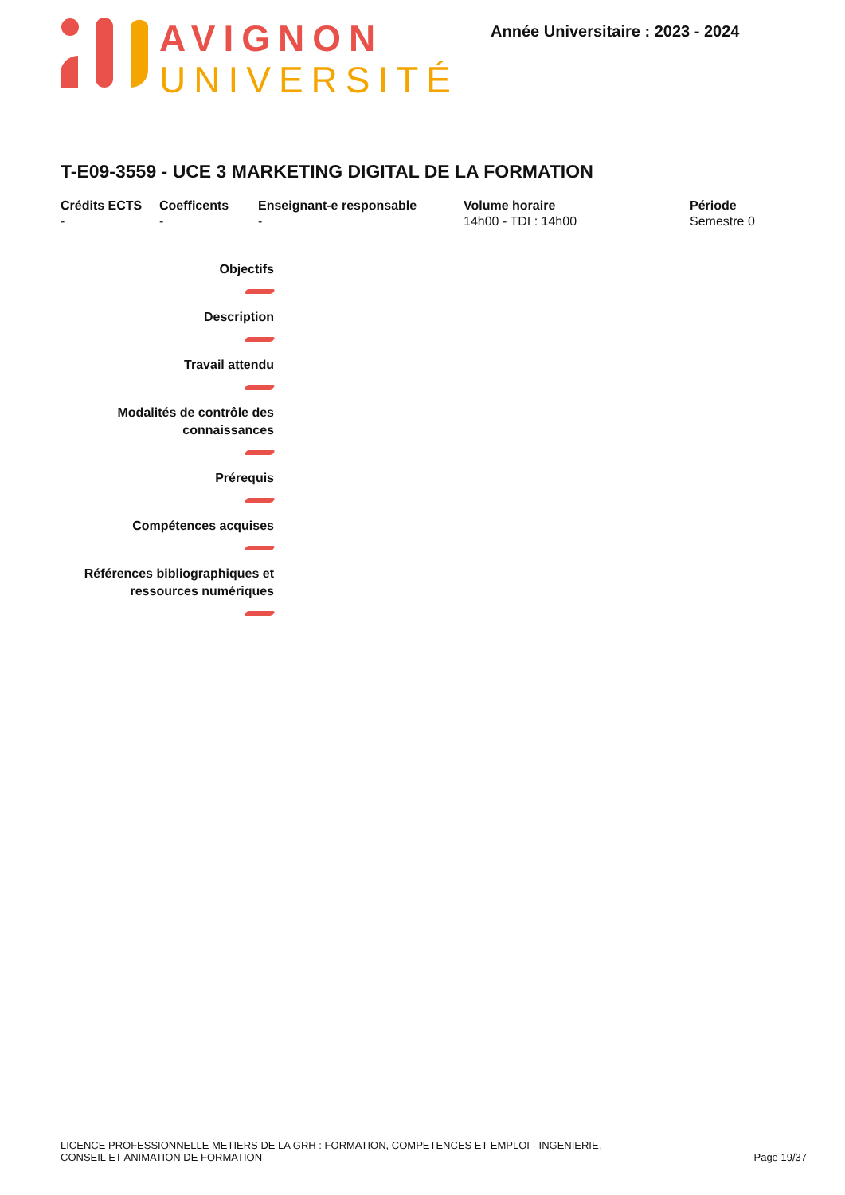AVIGNON
UNIVERSITÉ
Année Universitaire : 2023 - 2024
T-E09-3559 - UCE 3 MARKETING DIGITAL DE LA FORMATION
| Crédits ECTS | Coefficents | Enseignant-e responsable | Volume horaire | Période |
| --- | --- | --- | --- | --- |
| - | - | - | 14h00 - TDI : 14h00 | Semestre 0 |
Objectifs
Description
Travail attendu
Modalités de contrôle des
connaissances
Prérequis
Compétences acquises
Références bibliographiques et
ressources numériques
LICENCE PROFESSIONNELLE METIERS DE LA GRH : FORMATION, COMPETENCES ET EMPLOI - INGENIERIE,
CONSEIL ET ANIMATION DE FORMATION
Page 19/37